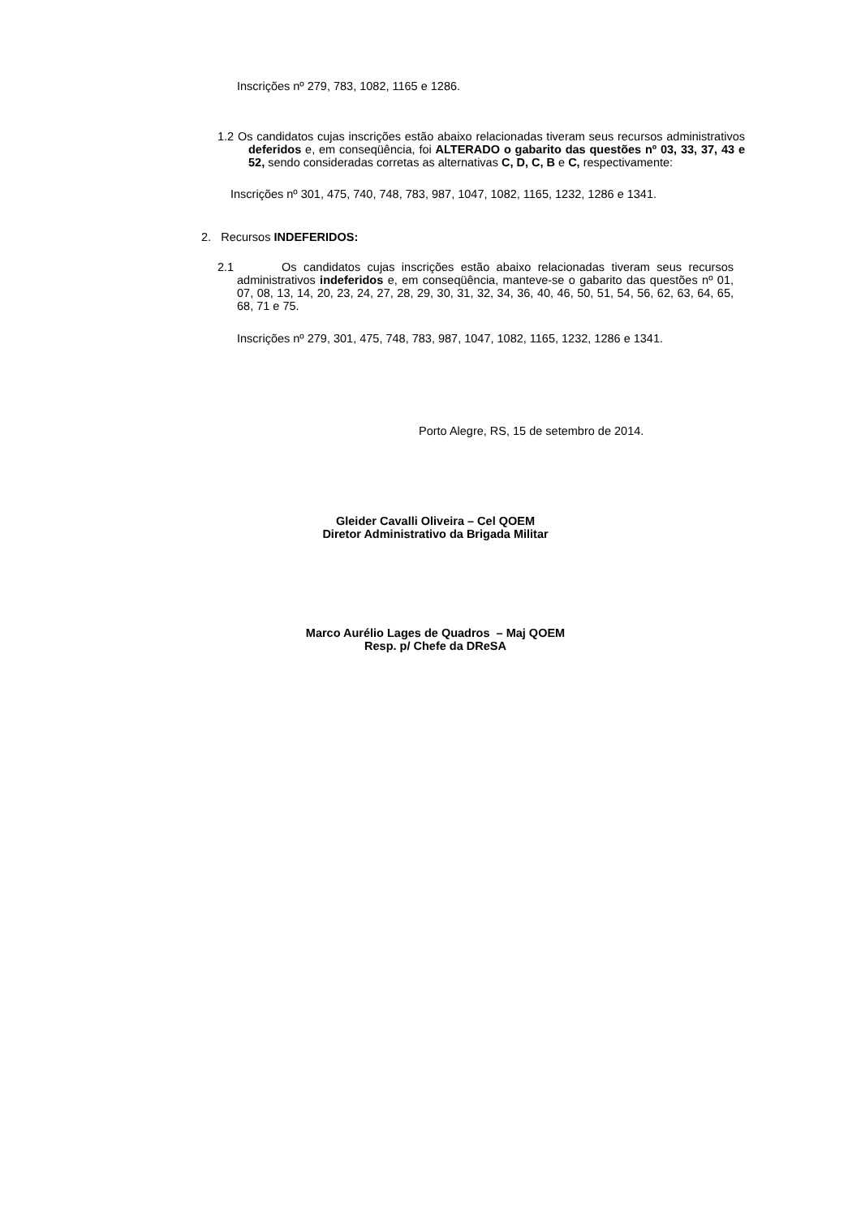Inscrições nº 279, 783, 1082, 1165 e 1286.
1.2 Os candidatos cujas inscrições estão abaixo relacionadas tiveram seus recursos administrativos deferidos e, em conseqüência, foi ALTERADO o gabarito das questões nº 03, 33, 37, 43 e 52, sendo consideradas corretas as alternativas C, D, C, B e C, respectivamente:
Inscrições nº 301, 475, 740, 748, 783, 987, 1047, 1082, 1165, 1232, 1286 e 1341.
2. Recursos INDEFERIDOS:
2.1 Os candidatos cujas inscrições estão abaixo relacionadas tiveram seus recursos administrativos indeferidos e, em conseqüência, manteve-se o gabarito das questões nº 01, 07, 08, 13, 14, 20, 23, 24, 27, 28, 29, 30, 31, 32, 34, 36, 40, 46, 50, 51, 54, 56, 62, 63, 64, 65, 68, 71 e 75.
Inscrições nº 279, 301, 475, 748, 783, 987, 1047, 1082, 1165, 1232, 1286 e 1341.
Porto Alegre, RS, 15 de setembro de 2014.
Gleider Cavalli Oliveira – Cel QOEM
Diretor Administrativo da Brigada Militar
Marco Aurélio Lages de Quadros – Maj QOEM
Resp. p/ Chefe da DReSA